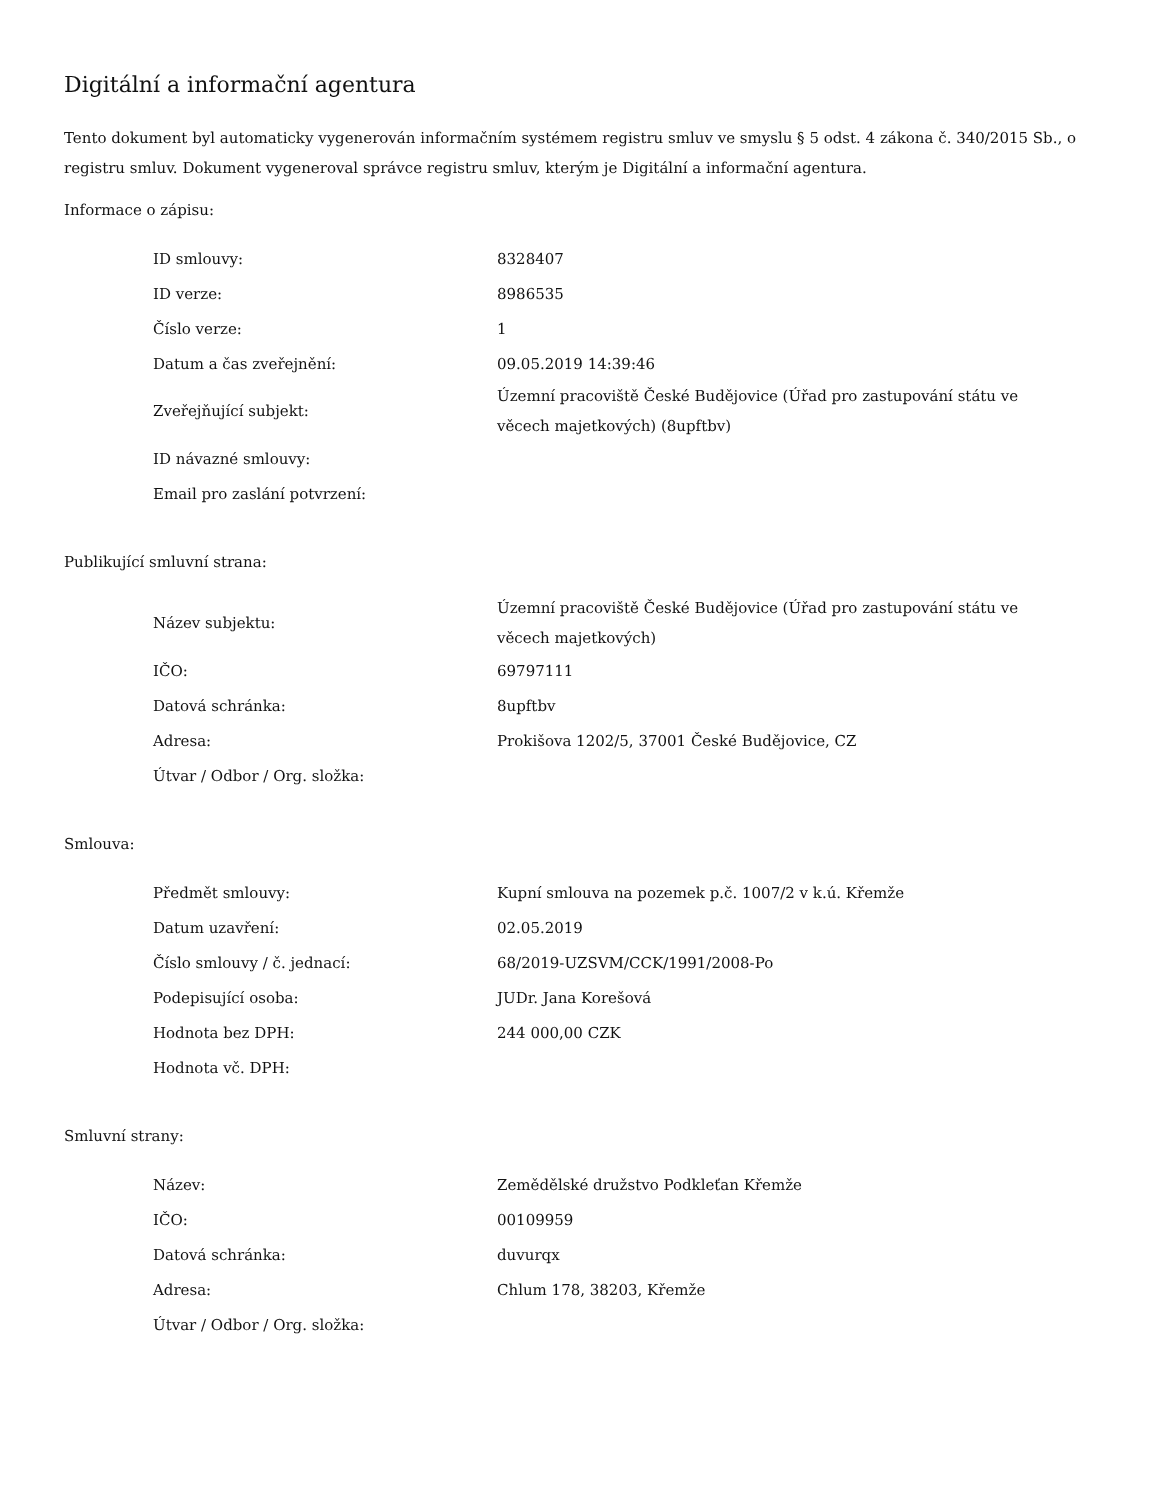Digitální a informační agentura
Tento dokument byl automaticky vygenerován informačním systémem registru smluv ve smyslu § 5 odst. 4 zákona č. 340/2015 Sb., o registru smluv. Dokument vygeneroval správce registru smluv, kterým je Digitální a informační agentura.
Informace o zápisu:
| ID smlouvy: | 8328407 |
| ID verze: | 8986535 |
| Číslo verze: | 1 |
| Datum a čas zveřejnění: | 09.05.2019 14:39:46 |
| Zveřejňující subjekt: | Územní pracoviště České Budějovice (Úřad pro zastupování státu ve věcech majetkových) (8upftbv) |
| ID návazné smlouvy: | |
| Email pro zaslání potvrzení: | |
Publikující smluvní strana:
| Název subjektu: | Územní pracoviště České Budějovice (Úřad pro zastupování státu ve věcech majetkových) |
| IČO: | 69797111 |
| Datová schránka: | 8upftbv |
| Adresa: | Prokišova 1202/5, 37001 České Budějovice, CZ |
| Útvar / Odbor / Org. složka: | |
Smlouva:
| Předmět smlouvy: | Kupní smlouva na pozemek p.č. 1007/2 v k.ú. Křemže |
| Datum uzavření: | 02.05.2019 |
| Číslo smlouvy / č. jednací: | 68/2019-UZSVM/CCK/1991/2008-Po |
| Podepisující osoba: | JUDr. Jana Korešová |
| Hodnota bez DPH: | 244 000,00 CZK |
| Hodnota vč. DPH: | |
Smluvní strany:
| Název: | Zemědělské družstvo Podkleťan Křemže |
| IČO: | 00109959 |
| Datová schránka: | duvurqx |
| Adresa: | Chlum 178, 38203, Křemže |
| Útvar / Odbor / Org. složka: | |